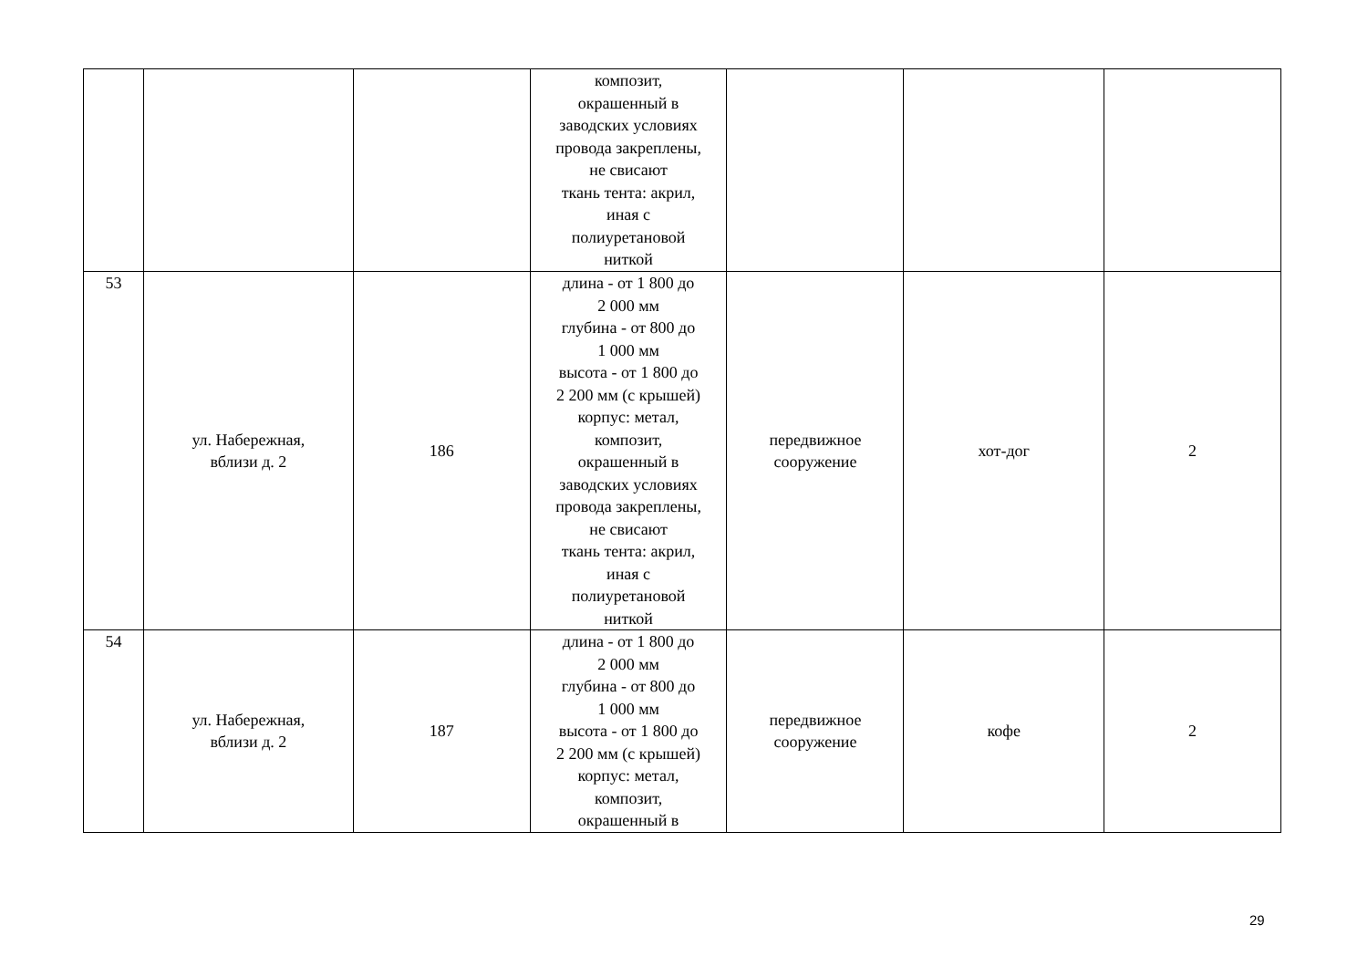| | | | композит, окрашенный в заводских условиях провода закреплены, не свисают ткань тента: акрил, иная с полиуретановой ниткой | | | |
| 53 | ул. Набережная, вблизи д. 2 | 186 | длина - от 1 800 до 2 000 мм глубина - от 800 до 1 000 мм высота - от 1 800 до 2 200 мм (с крышей) корпус: метал, композит, окрашенный в заводских условиях провода закреплены, не свисают ткань тента: акрил, иная с полиуретановой ниткой | передвижное сооружение | хот-дог | 2 |
| 54 | ул. Набережная, вблизи д. 2 | 187 | длина - от 1 800 до 2 000 мм глубина - от 800 до 1 000 мм высота - от 1 800 до 2 200 мм (с крышей) корпус: метал, композит, окрашенный в | передвижное сооружение | кофе | 2 |
29